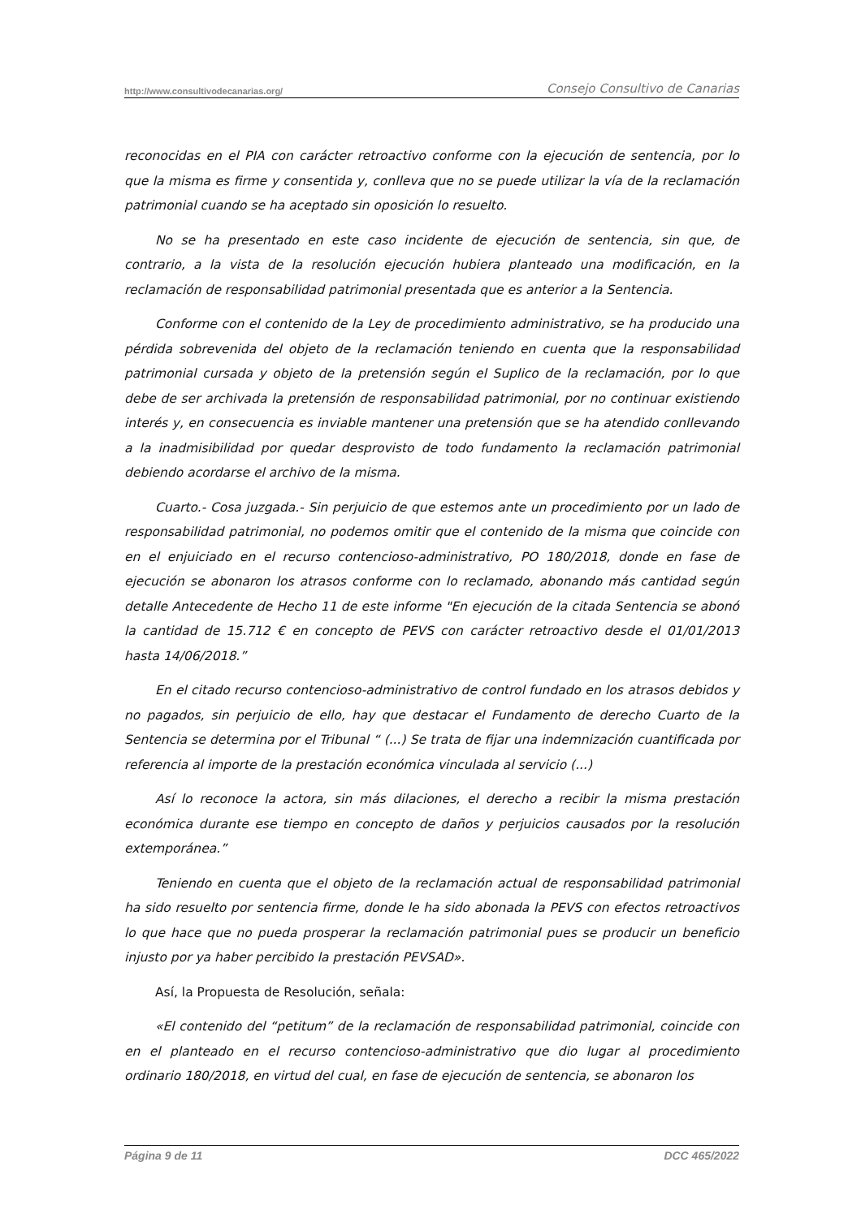http://www.consultivodecanarias.org/ Consejo Consultivo de Canarias
reconocidas en el PIA con carácter retroactivo conforme con la ejecución de sentencia, por lo que la misma es firme y consentida y, conlleva que no se puede utilizar la vía de la reclamación patrimonial cuando se ha aceptado sin oposición lo resuelto.
No se ha presentado en este caso incidente de ejecución de sentencia, sin que, de contrario, a la vista de la resolución ejecución hubiera planteado una modificación, en la reclamación de responsabilidad patrimonial presentada que es anterior a la Sentencia.
Conforme con el contenido de la Ley de procedimiento administrativo, se ha producido una pérdida sobrevenida del objeto de la reclamación teniendo en cuenta que la responsabilidad patrimonial cursada y objeto de la pretensión según el Suplico de la reclamación, por lo que debe de ser archivada la pretensión de responsabilidad patrimonial, por no continuar existiendo interés y, en consecuencia es inviable mantener una pretensión que se ha atendido conllevando a la inadmisibilidad por quedar desprovisto de todo fundamento la reclamación patrimonial debiendo acordarse el archivo de la misma.
Cuarto.- Cosa juzgada.- Sin perjuicio de que estemos ante un procedimiento por un lado de responsabilidad patrimonial, no podemos omitir que el contenido de la misma que coincide con en el enjuiciado en el recurso contencioso-administrativo, PO 180/2018, donde en fase de ejecución se abonaron los atrasos conforme con lo reclamado, abonando más cantidad según detalle Antecedente de Hecho 11 de este informe "En ejecución de la citada Sentencia se abonó la cantidad de 15.712 € en concepto de PEVS con carácter retroactivo desde el 01/01/2013 hasta 14/06/2018.”
En el citado recurso contencioso-administrativo de control fundado en los atrasos debidos y no pagados, sin perjuicio de ello, hay que destacar el Fundamento de derecho Cuarto de la Sentencia se determina por el Tribunal “ (...) Se trata de fijar una indemnización cuantificada por referencia al importe de la prestación económica vinculada al servicio (...)
Así lo reconoce la actora, sin más dilaciones, el derecho a recibir la misma prestación económica durante ese tiempo en concepto de daños y perjuicios causados por la resolución extemporánea.”
Teniendo en cuenta que el objeto de la reclamación actual de responsabilidad patrimonial ha sido resuelto por sentencia firme, donde le ha sido abonada la PEVS con efectos retroactivos lo que hace que no pueda prosperar la reclamación patrimonial pues se producir un beneficio injusto por ya haber percibido la prestación PEVSAD».
Así, la Propuesta de Resolución, señala:
«El contenido del “petitum” de la reclamación de responsabilidad patrimonial, coincide con en el planteado en el recurso contencioso-administrativo que dio lugar al procedimiento ordinario 180/2018, en virtud del cual, en fase de ejecución de sentencia, se abonaron los
Página 9 de 11 DCC 465/2022